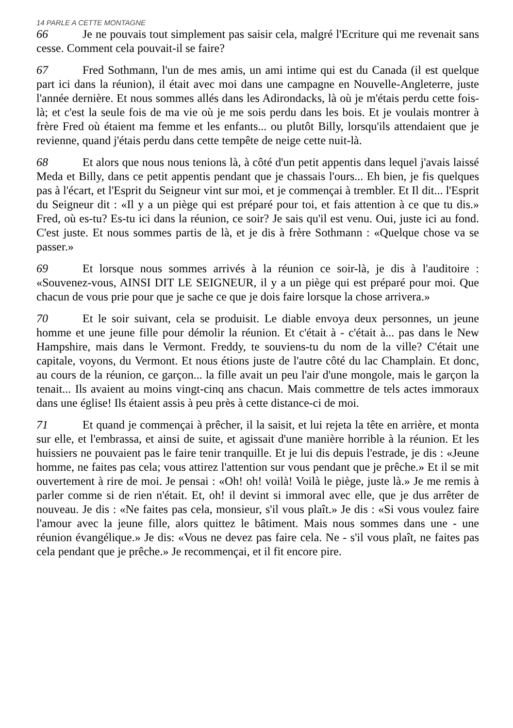14 PARLE A CETTE MONTAGNE
66 Je ne pouvais tout simplement pas saisir cela, malgré l'Ecriture qui me revenait sans cesse. Comment cela pouvait-il se faire?
67 Fred Sothmann, l'un de mes amis, un ami intime qui est du Canada (il est quelque part ici dans la réunion), il était avec moi dans une campagne en Nouvelle-Angleterre, juste l'année dernière. Et nous sommes allés dans les Adirondacks, là où je m'étais perdu cette fois-là; et c'est la seule fois de ma vie où je me sois perdu dans les bois. Et je voulais montrer à frère Fred où étaient ma femme et les enfants... ou plutôt Billy, lorsqu'ils attendaient que je revienne, quand j'étais perdu dans cette tempête de neige cette nuit-là.
68 Et alors que nous nous tenions là, à côté d'un petit appentis dans lequel j'avais laissé Meda et Billy, dans ce petit appentis pendant que je chassais l'ours... Eh bien, je fis quelques pas à l'écart, et l'Esprit du Seigneur vint sur moi, et je commençai à trembler. Et Il dit... l'Esprit du Seigneur dit : «Il y a un piège qui est préparé pour toi, et fais attention à ce que tu dis.» Fred, où es-tu? Es-tu ici dans la réunion, ce soir? Je sais qu'il est venu. Oui, juste ici au fond. C'est juste. Et nous sommes partis de là, et je dis à frère Sothmann : «Quelque chose va se passer.»
69 Et lorsque nous sommes arrivés à la réunion ce soir-là, je dis à l'auditoire : «Souvenez-vous, AINSI DIT LE SEIGNEUR, il y a un piège qui est préparé pour moi. Que chacun de vous prie pour que je sache ce que je dois faire lorsque la chose arrivera.»
70 Et le soir suivant, cela se produisit. Le diable envoya deux personnes, un jeune homme et une jeune fille pour démolir la réunion. Et c'était à - c'était à... pas dans le New Hampshire, mais dans le Vermont. Freddy, te souviens-tu du nom de la ville? C'était une capitale, voyons, du Vermont. Et nous étions juste de l'autre côté du lac Champlain. Et donc, au cours de la réunion, ce garçon... la fille avait un peu l'air d'une mongole, mais le garçon la tenait... Ils avaient au moins vingt-cinq ans chacun. Mais commettre de tels actes immoraux dans une église! Ils étaient assis à peu près à cette distance-ci de moi.
71 Et quand je commençai à prêcher, il la saisit, et lui rejeta la tête en arrière, et monta sur elle, et l'embrassa, et ainsi de suite, et agissait d'une manière horrible à la réunion. Et les huissiers ne pouvaient pas le faire tenir tranquille. Et je lui dis depuis l'estrade, je dis : «Jeune homme, ne faites pas cela; vous attirez l'attention sur vous pendant que je prêche.» Et il se mit ouvertement à rire de moi. Je pensai : «Oh! oh! voilà! Voilà le piège, juste là.» Je me remis à parler comme si de rien n'était. Et, oh! il devint si immoral avec elle, que je dus arrêter de nouveau. Je dis : «Ne faites pas cela, monsieur, s'il vous plaît.» Je dis : «Si vous voulez faire l'amour avec la jeune fille, alors quittez le bâtiment. Mais nous sommes dans une - une réunion évangélique.» Je dis: «Vous ne devez pas faire cela. Ne - s'il vous plaît, ne faites pas cela pendant que je prêche.» Je recommençai, et il fit encore pire.